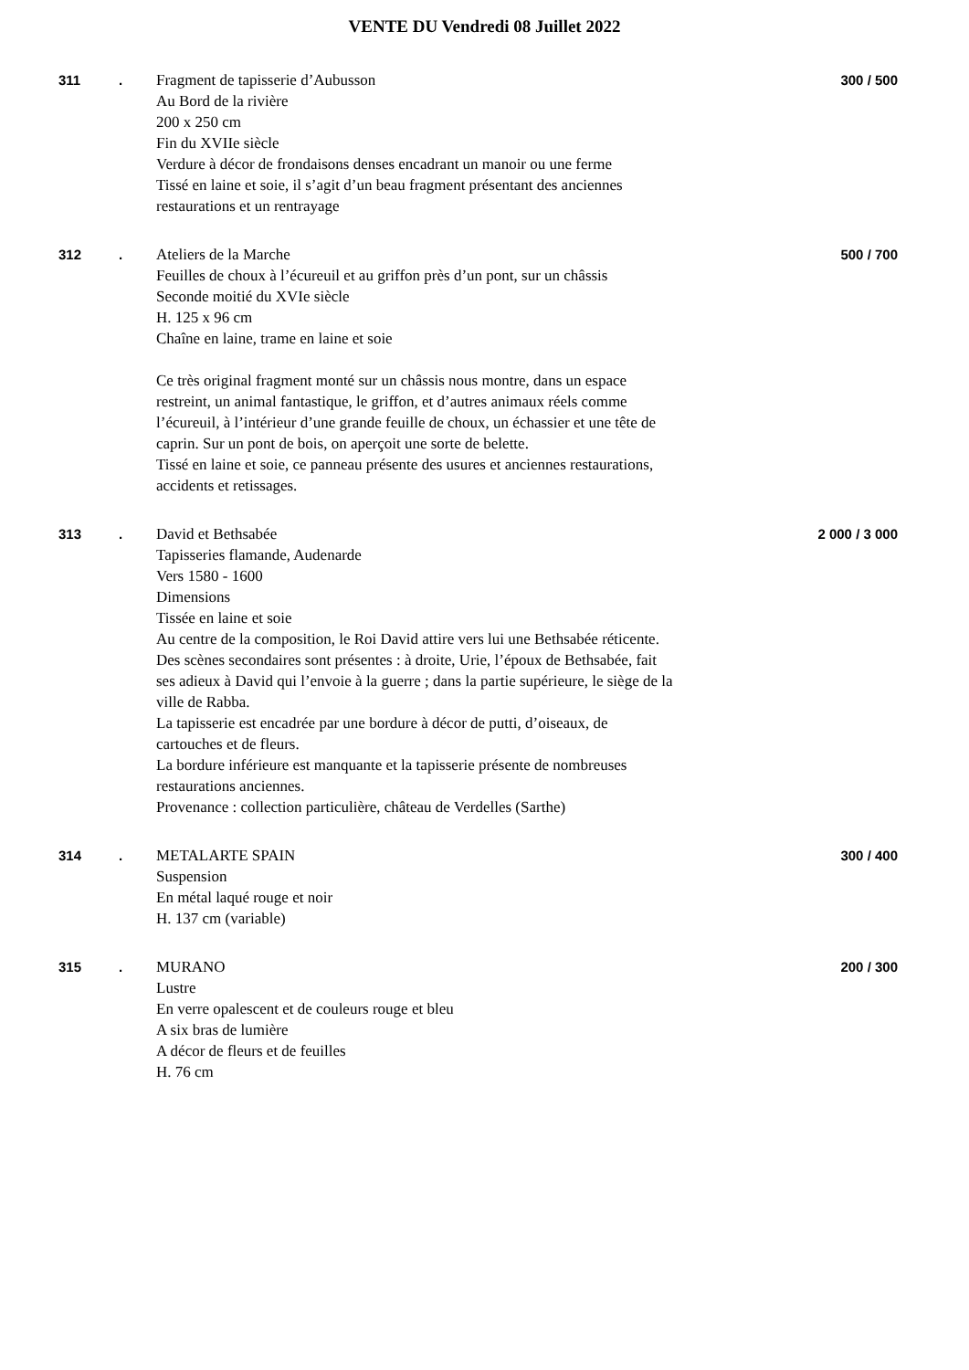VENTE DU Vendredi 08 Juillet 2022
311 . Fragment de tapisserie d’Aubusson
Au Bord de la rivière
200 x 250 cm
Fin du XVIIe siècle
Verdure à décor de frondaisons denses encadrant un manoir ou une ferme
Tissé en laine et soie, il s’agit d’un beau fragment présentant des anciennes restaurations et un rentrayage
300 / 500
312 . Ateliers de la Marche
Feuilles de choux à l’écureuil et au griffon près d’un pont, sur un châssis
Seconde moitié du XVIe siècle
H. 125 x 96 cm
Chaîne en laine, trame en laine et soie
Ce très original fragment monté sur un châssis nous montre, dans un espace restreint, un animal fantastique, le griffon, et d’autres animaux réels comme l’écureuil, à l’intérieur d’une grande feuille de choux, un échassier et une tête de caprin. Sur un pont de bois, on aperçoit une sorte de belette.
Tissé en laine et soie, ce panneau présente des usures et anciennes restaurations, accidents et retissages.
500 / 700
313 . David et Bethsabée
Tapisseries flamande, Audenarde
Vers 1580 - 1600
Dimensions
Tissée en laine et soie
Au centre de la composition, le Roi David attire vers lui une Bethsabée réticente. Des scènes secondaires sont présentes : à droite, Urie, l’époux de Bethsabée, fait ses adieux à David qui l’envoie à la guerre ; dans la partie supérieure, le siège de la ville de Rabba.
La tapisserie est encadrée par une bordure à décor de putti, d’oiseaux, de cartouches et de fleurs.
La bordure inférieure est manquante et la tapisserie présente de nombreuses restaurations anciennes.
Provenance : collection particulière, château de Verdelles (Sarthe)
2 000 / 3 000
314 . METALARTE SPAIN
Suspension
En métal laqué rouge et noir
H. 137 cm (variable)
300 / 400
315 . MURANO
Lustre
En verre opalescent et de couleurs rouge et bleu
A six bras de lumière
A décor de fleurs et de feuilles
H. 76 cm
200 / 300